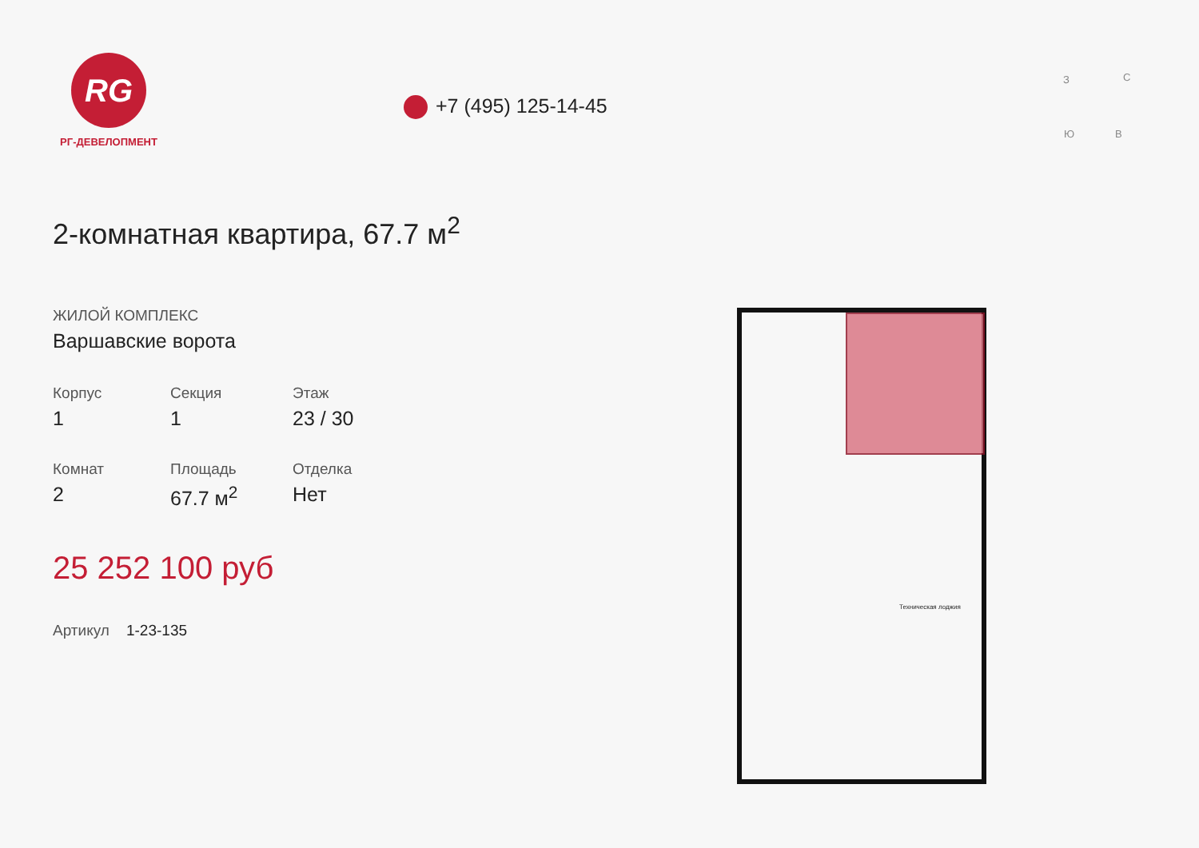RG
РГ-ДЕВЕЛОПМЕНТ
+7 (495) 125-14-45
2-комнатная квартира, 67.7 м<sup>2</sup>
ЖИЛОЙ КОМПЛЕКС
Варшавские ворота
Корпус
1
Секция
1
Этаж
23 / 30
Комнат
2
Площадь
67.7 м<sup>2</sup>
Отделка
Нет
25 252 100 руб
Артикул 1-23-135
З С
Ю В
Техническая лоджия